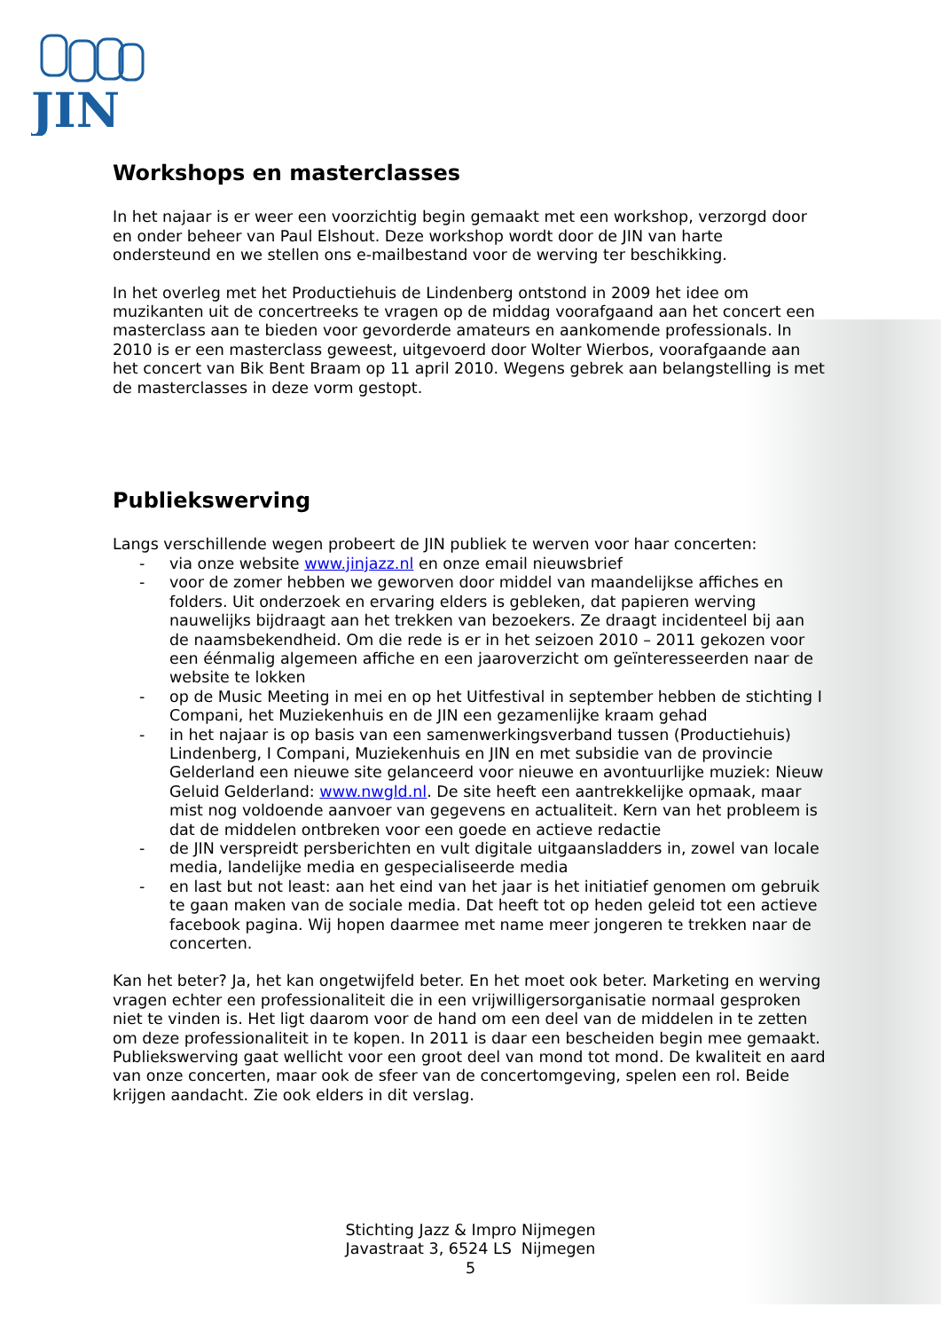JIN
Workshops en masterclasses
In het najaar is er weer een voorzichtig begin gemaakt met een workshop, verzorgd door en onder beheer van Paul Elshout. Deze workshop wordt door de JIN van harte ondersteund en we stellen ons e-mailbestand voor de werving ter beschikking.
In het overleg met het Productiehuis de Lindenberg ontstond in 2009 het idee om muzikanten uit de concertreeks te vragen op de middag voorafgaand aan het concert een masterclass aan te bieden voor gevorderde amateurs en aankomende professionals. In 2010 is er een masterclass geweest, uitgevoerd door Wolter Wierbos, voorafgaande aan het concert van Bik Bent Braam op 11 april 2010. Wegens gebrek aan belangstelling is met de masterclasses in deze vorm gestopt.
Publiekswerving
Langs verschillende wegen probeert de JIN publiek te werven voor haar concerten:
- via onze website www.jinjazz.nl en onze email nieuwsbrief
- voor de zomer hebben we geworven door middel van maandelijkse affiches en folders. Uit onderzoek en ervaring elders is gebleken, dat papieren werving nauwelijks bijdraagt aan het trekken van bezoekers. Ze draagt incidenteel bij aan de naamsbekendheid. Om die rede is er in het seizoen 2010 – 2011 gekozen voor een éénmalig algemeen affiche en een jaaroverzicht om geïnteresseerden naar de website te lokken
- op de Music Meeting in mei en op het Uitfestival in september hebben de stichting I Compani, het Muziekenhuis en de JIN een gezamenlijke kraam gehad
- in het najaar is op basis van een samenwerkingsverband tussen (Productiehuis) Lindenberg, I Compani, Muziekenhuis en JIN en met subsidie van de provincie Gelderland een nieuwe site gelanceerd voor nieuwe en avontuurlijke muziek: Nieuw Geluid Gelderland: www.nwgld.nl. De site heeft een aantrekkelijke opmaak, maar mist nog voldoende aanvoer van gegevens en actualiteit. Kern van het probleem is dat de middelen ontbreken voor een goede en actieve redactie
- de JIN verspreidt persberichten en vult digitale uitgaansladders in, zowel van locale media, landelijke media en gespecialiseerde media
- en last but not least: aan het eind van het jaar is het initiatief genomen om gebruik te gaan maken van de sociale media. Dat heeft tot op heden geleid tot een actieve facebook pagina. Wij hopen daarmee met name meer jongeren te trekken naar de concerten.
Kan het beter? Ja, het kan ongetwijfeld beter. En het moet ook beter. Marketing en werving vragen echter een professionaliteit die in een vrijwilligersorganisatie normaal gesproken niet te vinden is. Het ligt daarom voor de hand om een deel van de middelen in te zetten om deze professionaliteit in te kopen. In 2011 is daar een bescheiden begin mee gemaakt.
Publiekswerving gaat wellicht voor een groot deel van mond tot mond. De kwaliteit en aard van onze concerten, maar ook de sfeer van de concertomgeving, spelen een rol. Beide krijgen aandacht. Zie ook elders in dit verslag.
Stichting Jazz & Impro Nijmegen
Javastraat 3, 6524 LS Nijmegen
5